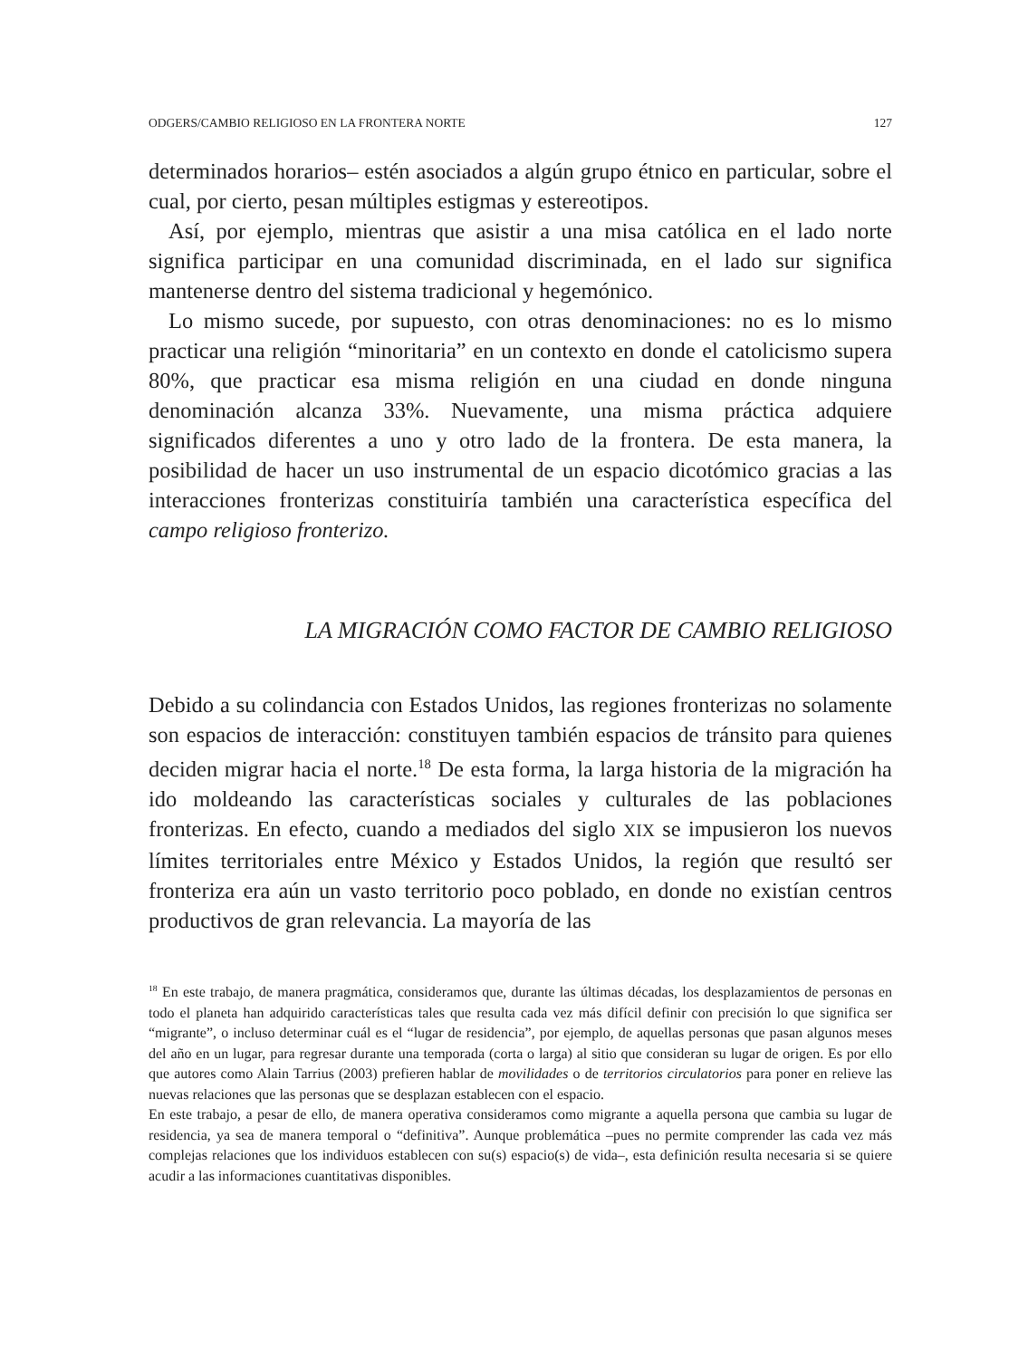ODGERS/CAMBIO RELIGIOSO EN LA FRONTERA NORTE 127
determinados horarios– estén asociados a algún grupo étnico en particular, sobre el cual, por cierto, pesan múltiples estigmas y estereotipos.
Así, por ejemplo, mientras que asistir a una misa católica en el lado norte significa participar en una comunidad discriminada, en el lado sur significa mantenerse dentro del sistema tradicional y hegemónico.
Lo mismo sucede, por supuesto, con otras denominaciones: no es lo mismo practicar una religión “minoritaria” en un contexto en donde el catolicismo supera 80%, que practicar esa misma religión en una ciudad en donde ninguna denominación alcanza 33%. Nuevamente, una misma práctica adquiere significados diferentes a uno y otro lado de la frontera. De esta manera, la posibilidad de hacer un uso instrumental de un espacio dicotómico gracias a las interacciones fronterizas constituiría también una característica específica del campo religioso fronterizo.
LA MIGRACIÓN COMO FACTOR DE CAMBIO RELIGIOSO
Debido a su colindancia con Estados Unidos, las regiones fronterizas no solamente son espacios de interacción: constituyen también espacios de tránsito para quienes deciden migrar hacia el norte.<sup>18</sup> De esta forma, la larga historia de la migración ha ido moldeando las características sociales y culturales de las poblaciones fronterizas. En efecto, cuando a mediados del siglo XIX se impusieron los nuevos límites territoriales entre México y Estados Unidos, la región que resultó ser fronteriza era aún un vasto territorio poco poblado, en donde no existían centros productivos de gran relevancia. La mayoría de las
<sup>18</sup> En este trabajo, de manera pragmática, consideramos que, durante las últimas décadas, los desplazamientos de personas en todo el planeta han adquirido características tales que resulta cada vez más difícil definir con precisión lo que significa ser “migrante”, o incluso determinar cuál es el “lugar de residencia”, por ejemplo, de aquellas personas que pasan algunos meses del año en un lugar, para regresar durante una temporada (corta o larga) al sitio que consideran su lugar de origen. Es por ello que autores como Alain Tarrius (2003) prefieren hablar de movilidades o de territorios circulatorios para poner en relieve las nuevas relaciones que las personas que se desplazan establecen con el espacio.
En este trabajo, a pesar de ello, de manera operativa consideramos como migrante a aquella persona que cambia su lugar de residencia, ya sea de manera temporal o “definitiva”. Aunque problemática –pues no permite comprender las cada vez más complejas relaciones que los individuos establecen con su(s) espacio(s) de vida–, esta definición resulta necesaria si se quiere acudir a las informaciones cuantitativas disponibles.